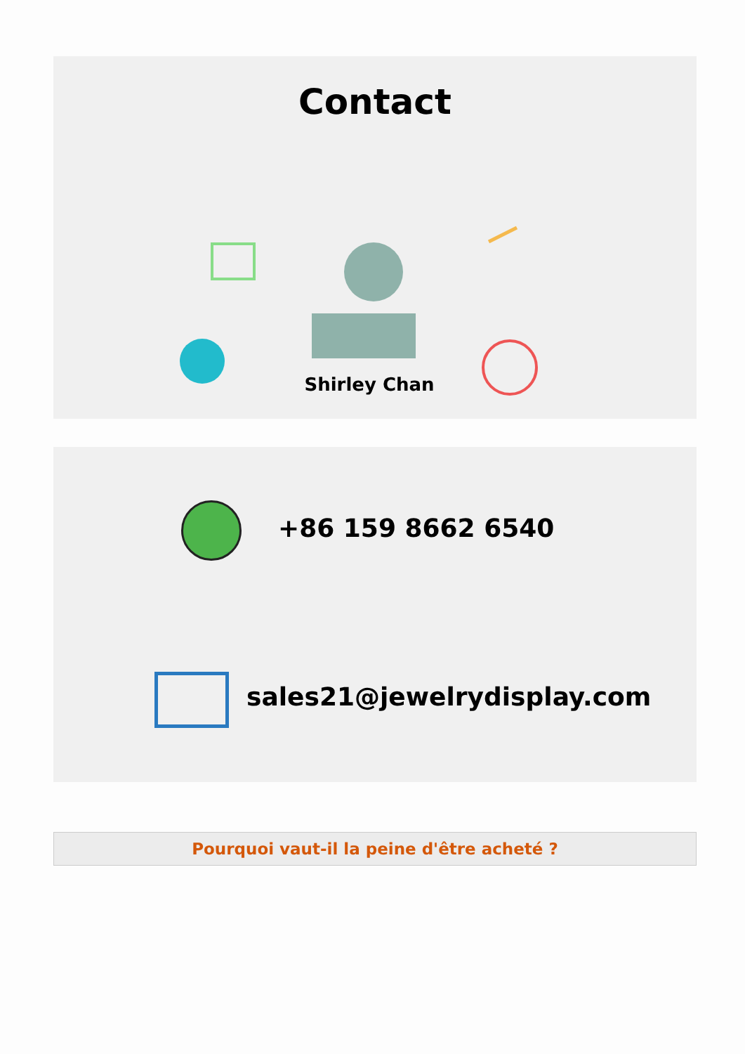Contact
Shirley Chan
+86 159 8662 6540
sales21@jewelrydisplay.com
Pourquoi vaut-il la peine d'être acheté ?